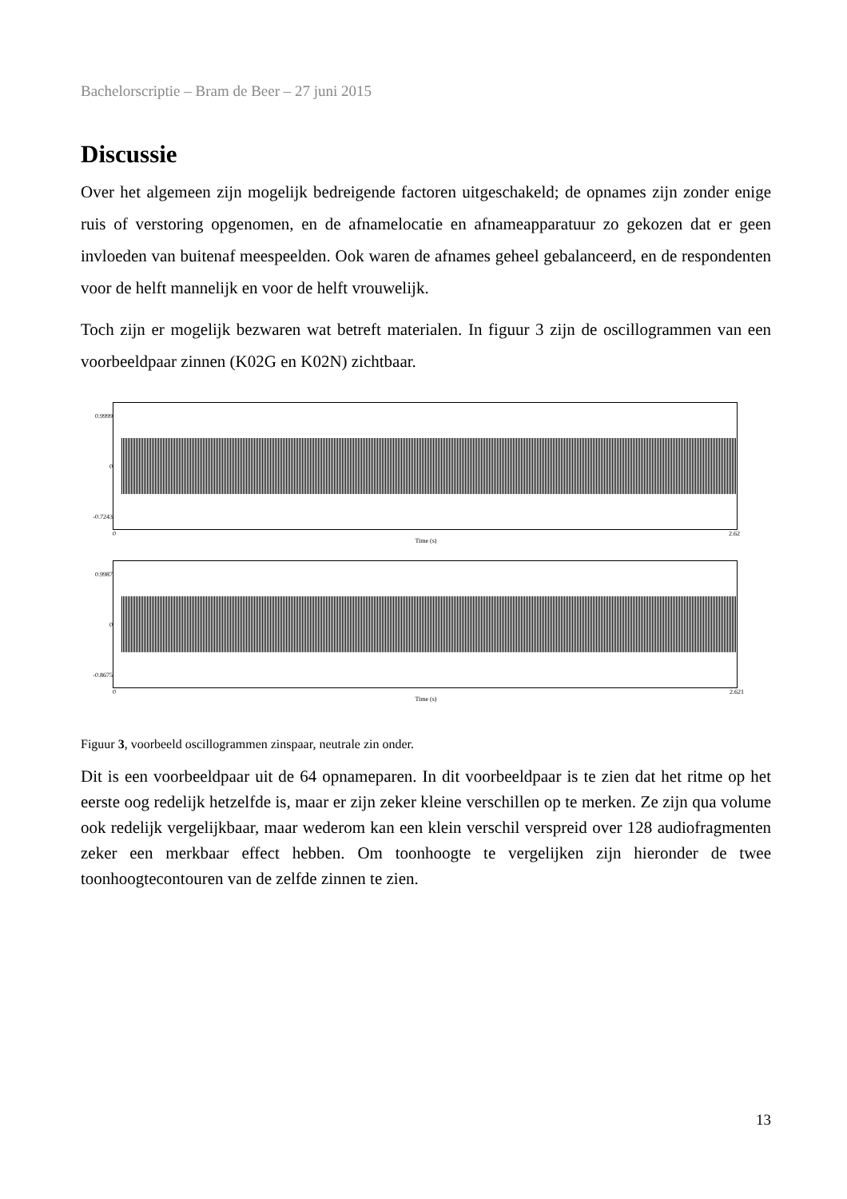Bachelorscriptie – Bram de Beer – 27 juni 2015
Discussie
Over het algemeen zijn mogelijk bedreigende factoren uitgeschakeld; de opnames zijn zonder enige ruis of verstoring opgenomen, en de afnamelocatie en afnameapparatuur zo gekozen dat er geen invloeden van buitenaf meespeelden. Ook waren de afnames geheel gebalanceerd, en de respondenten voor de helft mannelijk en voor de helft vrouwelijk.
Toch zijn er mogelijk bezwaren wat betreft materialen. In figuur 3 zijn de oscillogrammen van een voorbeeldpaar zinnen (K02G en K02N) zichtbaar.
0.9999
0
-0.7243
0 2.62
Time (s)
0.9987
0
-0.8675
0 2.621
Time (s)
Figuur 3, voorbeeld oscillogrammen zinspaar, neutrale zin onder.
Dit is een voorbeeldpaar uit de 64 opnameparen. In dit voorbeeldpaar is te zien dat het ritme op het eerste oog redelijk hetzelfde is, maar er zijn zeker kleine verschillen op te merken. Ze zijn qua volume ook redelijk vergelijkbaar, maar wederom kan een klein verschil verspreid over 128 audiofragmenten zeker een merkbaar effect hebben. Om toonhoogte te vergelijken zijn hieronder de twee toonhoogtecontouren van de zelfde zinnen te zien.
13